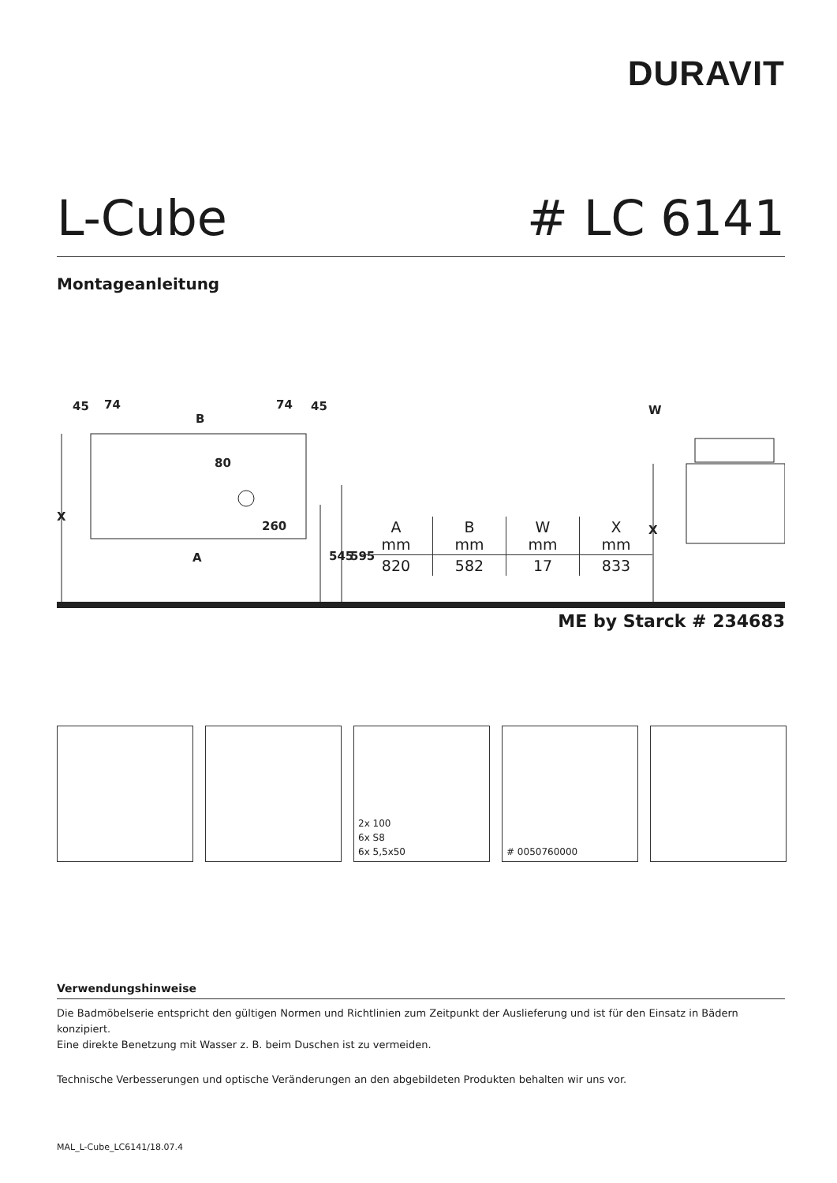DURAVIT
L-Cube # LC 6141
Montageanleitung
45
74
B
74
45
80
260
A
X
X
W
545
595
| A mm | B mm | W mm | X mm |
| --- | --- | --- | --- |
| 820 | 582 | 17 | 833 |
ME by Starck # 234683
2x 100
6x S8
6x 5,5x50
# 0050760000
Verwendungshinweise
Die Badmöbelserie entspricht den gültigen Normen und Richtlinien zum Zeitpunkt der Auslieferung und ist für den Einsatz in Bädern konzipiert.
Eine direkte Benetzung mit Wasser z. B. beim Duschen ist zu vermeiden.
Technische Verbesserungen und optische Veränderungen an den abgebildeten Produkten behalten wir uns vor.
MAL_L-Cube_LC6141/18.07.4